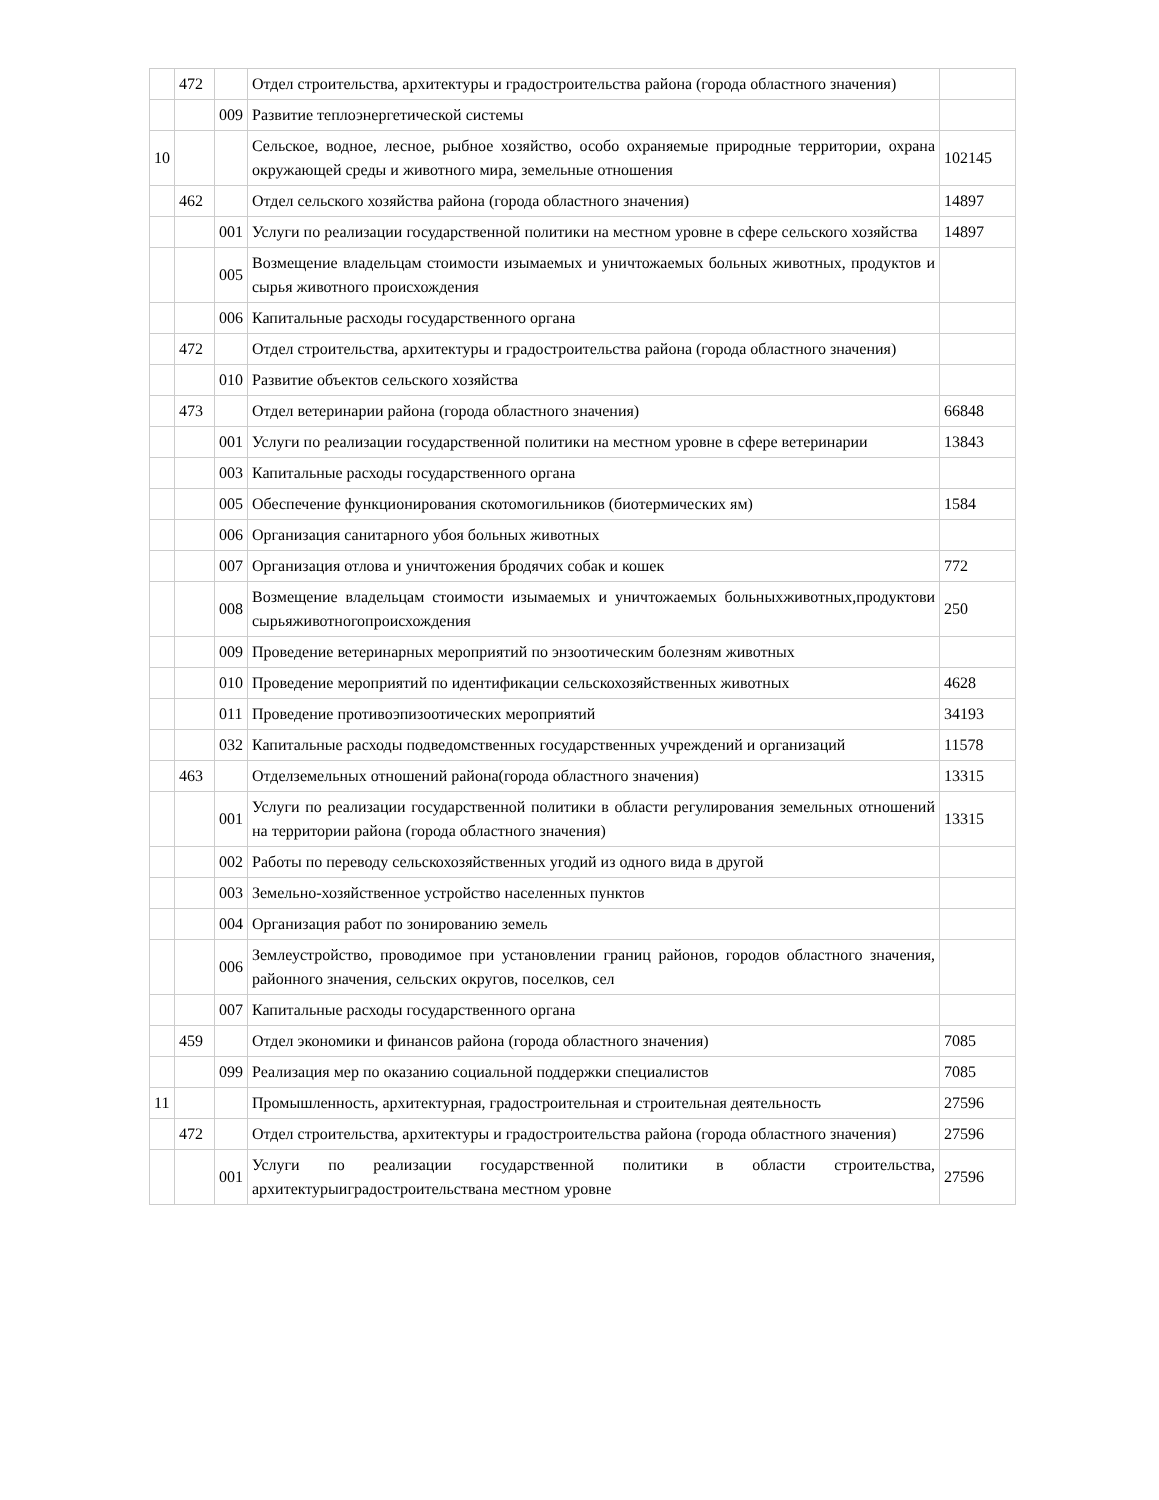| | 472 | | Отдел строительства, архитектуры и градостроительства района (города областного значения) | |
| | | 009 | Развитие теплоэнергетической системы | |
| 10 | | | Сельское, водное, лесное, рыбное хозяйство, особо охраняемые природные территории, охрана окружающей среды и животного мира, земельные отношения | 102145 |
| | 462 | | Отдел сельского хозяйства района (города областного значения) | 14897 |
| | | 001 | Услуги по реализации государственной политики на местном уровне в сфере сельского хозяйства | 14897 |
| | | 005 | Возмещение владельцам стоимости изымаемых и уничтожаемых больных животных, продуктов и сырья животного происхождения | |
| | | 006 | Капитальные расходы государственного органа | |
| | 472 | | Отдел строительства, архитектуры и градостроительства района (города областного значения) | |
| | | 010 | Развитие объектов сельского хозяйства | |
| | 473 | | Отдел ветеринарии района (города областного значения) | 66848 |
| | | 001 | Услуги по реализации государственной политики на местном уровне в сфере ветеринарии | 13843 |
| | | 003 | Капитальные расходы государственного органа | |
| | | 005 | Обеспечение функционирования скотомогильников (биотермических ям) | 1584 |
| | | 006 | Организация санитарного убоя больных животных | |
| | | 007 | Организация отлова и уничтожения бродячих собак и кошек | 772 |
| | | 008 | Возмещение владельцам стоимости изымаемых и уничтожаемых больныхживотных,продуктови сырьяживотногопроисхождения | 250 |
| | | 009 | Проведение ветеринарных мероприятий по энзоотическим болезням животных | |
| | | 010 | Проведение мероприятий по идентификации сельскохозяйственных животных | 4628 |
| | | 011 | Проведение противоэпизоотических мероприятий | 34193 |
| | | 032 | Капитальные расходы подведомственных государственных учреждений и организаций | 11578 |
| | 463 | | Отделземельных отношений района(города областного значения) | 13315 |
| | | 001 | Услуги по реализации государственной политики в области регулирования земельных отношений на территории района (города областного значения) | 13315 |
| | | 002 | Работы по переводу сельскохозяйственных угодий из одного вида в другой | |
| | | 003 | Земельно-хозяйственное устройство населенных пунктов | |
| | | 004 | Организация работ по зонированию земель | |
| | | 006 | Землеустройство, проводимое при установлении границ районов, городов областного значения, районного значения, сельских округов, поселков, сел | |
| | | 007 | Капитальные расходы государственного органа | |
| | 459 | | Отдел экономики и финансов района (города областного значения) | 7085 |
| | | 099 | Реализация мер по оказанию социальной поддержки специалистов | 7085 |
| 11 | | | Промышленность, архитектурная, градостроительная и строительная деятельность | 27596 |
| | 472 | | Отдел строительства, архитектуры и градостроительства района (города областного значения) | 27596 |
| | | 001 | Услуги по реализации государственной политики в области строительства, архитектурыиградостроительствана местном уровне | 27596 |